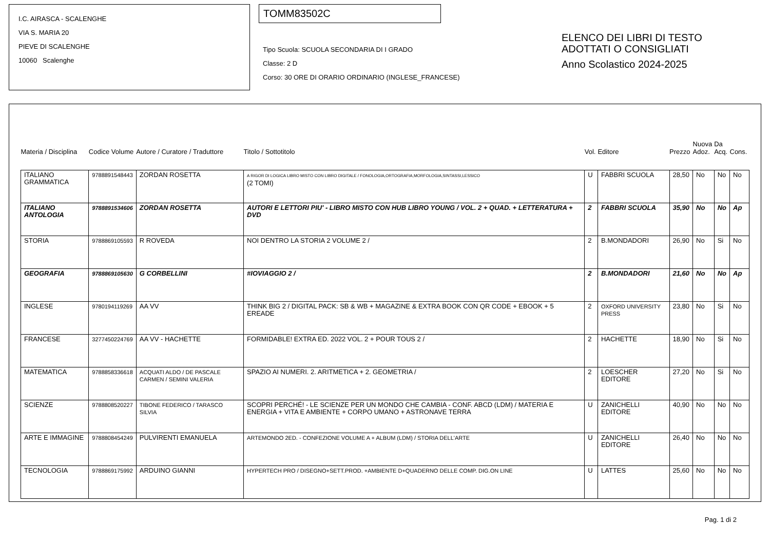I.C. AIRASCA - SCALENGHE
VIA S. MARIA 20
PIEVE DI SCALENGHE
10060 Scalenghe
TOMM83502C
Tipo Scuola: SCUOLA SECONDARIA DI I GRADO
Classe: 2 D
Corso: 30 ORE DI ORARIO ORDINARIO (INGLESE_FRANCESE)
ELENCO DEI LIBRI DI TESTO
ADOTTATI O CONSIGLIATI
Anno Scolastico 2024-2025
| Materia / Disciplina | Codice Volume | Autore / Curatore / Traduttore | Titolo / Sottotitolo | Vol. | Editore | Prezzo | Nuova Adoz. | Da Acq. | Cons. |
| --- | --- | --- | --- | --- | --- | --- | --- | --- | --- |
| ITALIANO GRAMMATICA | 9788891548443 | ZORDAN ROSETTA | A RIGOR DI LOGICA LIBRO MISTO CON LIBRO DIGITALE / FONOLOGIA,ORTOGRAFIA,MORFOLOGIA,SINTASSI,LESSICO (2 TOMI) | U | FABBRI SCUOLA | 28,50 | No | No | No |
| ITALIANO ANTOLOGIA | 9788891534606 | ZORDAN ROSETTA | AUTORI E LETTORI PIU' - LIBRO MISTO CON HUB LIBRO YOUNG / VOL. 2 + QUAD. + LETTERATURA + DVD | 2 | FABBRI SCUOLA | 35,90 | No | No | Ap |
| STORIA | 9788869105593 | R ROVEDA | NOI DENTRO LA STORIA 2 VOLUME 2 / | 2 | B.MONDADORI | 26,90 | No | Si | No |
| GEOGRAFIA | 9788869105630 | G CORBELLINI | #IOVIAGGIO 2 / | 2 | B.MONDADORI | 21,60 | No | No | Ap |
| INGLESE | 9780194119269 | AA VV | THINK BIG 2 / DIGITAL PACK: SB & WB + MAGAZINE & EXTRA BOOK CON QR CODE + EBOOK + 5 EREADE | 2 | OXFORD UNIVERSITY PRESS | 23,80 | No | Si | No |
| FRANCESE | 3277450224769 | AA VV - HACHETTE | FORMIDABLE! EXTRA ED. 2022 VOL. 2 + POUR TOUS 2 / | 2 | HACHETTE | 18,90 | No | Si | No |
| MATEMATICA | 9788858336618 | ACQUATI ALDO / DE PASCALE CARMEN / SEMINI VALERIA | SPAZIO AI NUMERI. 2. ARITMETICA + 2. GEOMETRIA / | 2 | LOESCHER EDITORE | 27,20 | No | Si | No |
| SCIENZE | 9788808520227 | TIBONE FEDERICO / TARASCO SILVIA | SCOPRI PERCHÉ! - LE SCIENZE PER UN MONDO CHE CAMBIA - CONF. ABCD (LDM) / MATERIA E ENERGIA + VITA E AMBIENTE + CORPO UMANO + ASTRONAVE TERRA | U | ZANICHELLI EDITORE | 40,90 | No | No | No |
| ARTE E IMMAGINE | 9788808454249 | PULVIRENTI EMANUELA | ARTEMONDO 2ED. - CONFEZIONE VOLUME A + ALBUM (LDM) / STORIA DELL'ARTE | U | ZANICHELLI EDITORE | 26,40 | No | No | No |
| TECNOLOGIA | 9788869175992 | ARDUINO GIANNI | HYPERTECH PRO / DISEGNO+SETT.PROD. +AMBIENTE D+QUADERNO DELLE COMP. DIG.ON LINE | U | LATTES | 25,60 | No | No | No |
Pag. 1 di 2